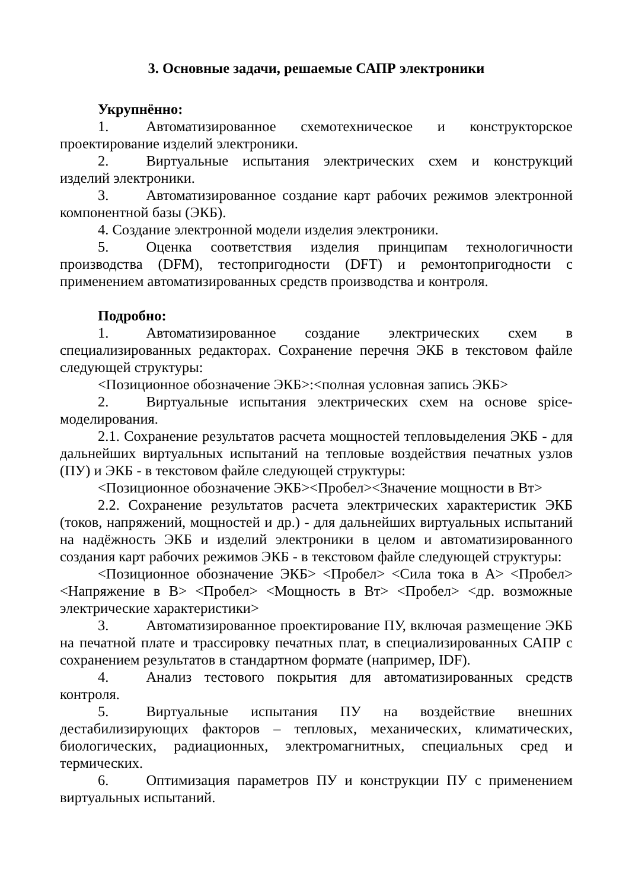3. Основные задачи, решаемые САПР электроники
Укрупнённо:
1. Автоматизированное схемотехническое и конструкторское проектирование изделий электроники.
2. Виртуальные испытания электрических схем и конструкций изделий электроники.
3. Автоматизированное создание карт рабочих режимов электронной компонентной базы (ЭКБ).
4. Создание электронной модели изделия электроники.
5. Оценка соответствия изделия принципам технологичности производства (DFM), тестопригодности (DFT) и ремонтопригодности с применением автоматизированных средств производства и контроля.
Подробно:
1. Автоматизированное создание электрических схем в специализированных редакторах. Сохранение перечня ЭКБ в текстовом файле следующей структуры:
<Позиционное обозначение ЭКБ>:<полная условная запись ЭКБ>
2. Виртуальные испытания электрических схем на основе spice-моделирования.
2.1. Сохранение результатов расчета мощностей тепловыделения ЭКБ - для дальнейших виртуальных испытаний на тепловые воздействия печатных узлов (ПУ) и ЭКБ - в текстовом файле следующей структуры:
<Позиционное обозначение ЭКБ><Пробел><Значение мощности в Вт>
2.2. Сохранение результатов расчета электрических характеристик ЭКБ (токов, напряжений, мощностей и др.) - для дальнейших виртуальных испытаний на надёжность ЭКБ и изделий электроники в целом и автоматизированного создания карт рабочих режимов ЭКБ - в текстовом файле следующей структуры:
<Позиционное обозначение ЭКБ> <Пробел> <Сила тока в А> <Пробел> <Напряжение в В> <Пробел> <Мощность в Вт> <Пробел> <др. возможные электрические характеристики>
3. Автоматизированное проектирование ПУ, включая размещение ЭКБ на печатной плате и трассировку печатных плат, в специализированных САПР с сохранением результатов в стандартном формате (например, IDF).
4. Анализ тестового покрытия для автоматизированных средств контроля.
5. Виртуальные испытания ПУ на воздействие внешних дестабилизирующих факторов – тепловых, механических, климатических, биологических, радиационных, электромагнитных, специальных сред и термических.
6. Оптимизация параметров ПУ и конструкции ПУ с применением виртуальных испытаний.